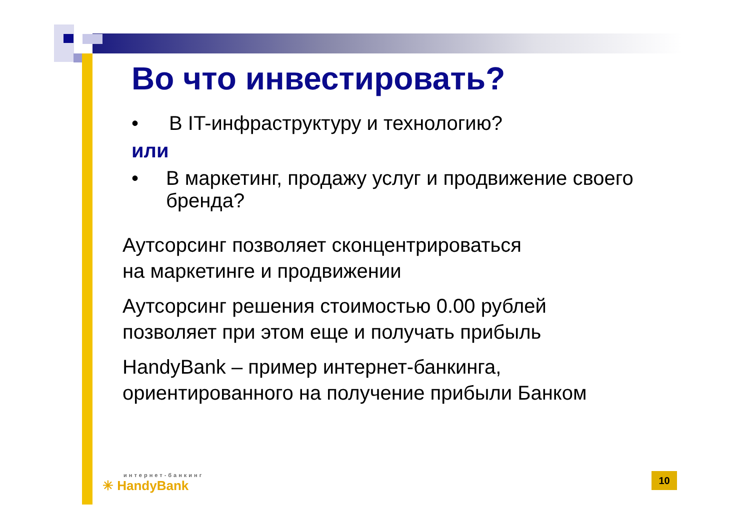Во что инвестировать?
• В IT-инфраструктуру и технологию?
или
• В маркетинг, продажу услуг и продвижение своего бренда?
Аутсорсинг позволяет сконцентрироваться
на маркетинге и продвижении
Аутсорсинг решения стоимостью 0.00 рублей
позволяет при этом еще и получать прибыль
HandyBank – пример интернет-банкинга,
ориентированного на получение прибыли Банком
интернет-банкинг
✳ HandyBank
10